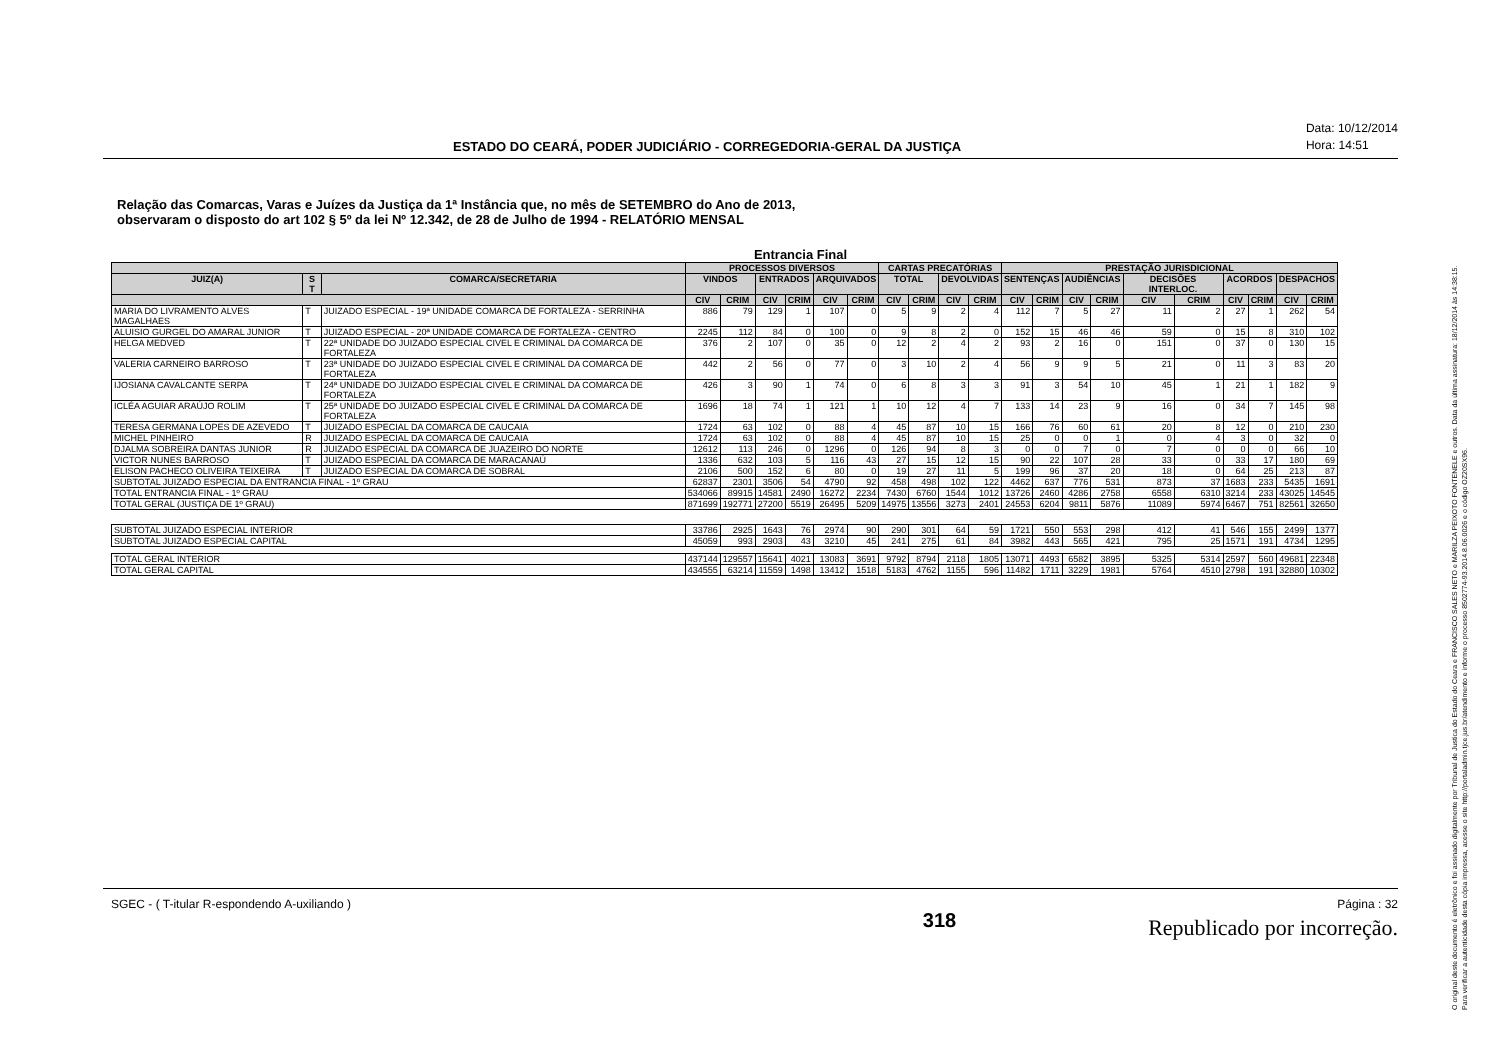ESTADO DO CEARÁ, PODER JUDICIÁRIO - CORREGEDORIA-GERAL DA JUSTIÇA Data: 10/12/2014
Hora: 14:51
Relação das Comarcas, Varas e Juízes da Justiça da 1ª Instância que, no mês de SETEMBRO do Ano de 2013,
observaram o disposto do art 102 § 5º da lei Nº 12.342, de 28 de Julho de 1994 - RELATÓRIO MENSAL
Entrancia Final
| | | | PROCESSOS DIVERSOS | | | | | | CARTAS PRECATÓRIAS | | | | PRESTAÇÃO JURISDICIONAL | | | | | | | | | |
| --- | --- | --- | --- | --- | --- | --- | --- | --- | --- | --- | --- | --- | --- | --- | --- | --- | --- | --- | --- | --- | --- | --- |
| JUIZ(A) | S T | COMARCA/SECRETARIA | VINDOS | | ENTRADOS | | ARQUIVADOS | | TOTAL | | DEVOLVIDAS | | SENTENÇAS | | AUDIÊNCIAS | | DECISÕES INTERLOC. | | ACORDOS | | DESPACHOS | |
| | | | CIV | CRIM | CIV | CRIM | CIV | CRIM | CIV | CRIM | CIV | CRIM | CIV | CRIM | CIV | CRIM | CIV | CRIM | CIV | CRIM | CIV | CRIM |
| MARIA DO LIVRAMENTO ALVES MAGALHAES | T | JUIZADO ESPECIAL - 19ª UNIDADE COMARCA DE FORTALEZA - SERRINHA | 886 | 79 | 129 | 1 | 107 | 0 | 5 | 9 | 2 | 4 | 112 | 7 | 5 | 27 | 11 | 2 | 27 | 1 | 262 | 54 |
| ALUISIO GURGEL DO AMARAL JUNIOR | T | JUIZADO ESPECIAL - 20ª UNIDADE COMARCA DE FORTALEZA - CENTRO | 2245 | 112 | 84 | 0 | 100 | 0 | 9 | 8 | 2 | 0 | 152 | 15 | 46 | 46 | 59 | 0 | 15 | 8 | 310 | 102 |
| HELGA MEDVED | T | 22ª UNIDADE DO JUIZADO ESPECIAL CIVEL E CRIMINAL DA COMARCA DE FORTALEZA | 376 | 2 | 107 | 0 | 35 | 0 | 12 | 2 | 4 | 2 | 93 | 2 | 16 | 0 | 151 | 0 | 37 | 0 | 130 | 15 |
| VALERIA CARNEIRO BARROSO | T | 23ª UNIDADE DO JUIZADO ESPECIAL CIVEL E CRIMINAL DA COMARCA DE FORTALEZA | 442 | 2 | 56 | 0 | 77 | 0 | 3 | 10 | 2 | 4 | 56 | 9 | 9 | 5 | 21 | 0 | 11 | 3 | 83 | 20 |
| IJOSIANA CAVALCANTE SERPA | T | 24ª UNIDADE DO JUIZADO ESPECIAL CIVEL E CRIMINAL DA COMARCA DE FORTALEZA | 426 | 3 | 90 | 1 | 74 | 0 | 6 | 8 | 3 | 3 | 91 | 3 | 54 | 10 | 45 | 1 | 21 | 1 | 182 | 9 |
| ICLÉA AGUIAR ARAÚJO ROLIM | T | 25ª UNIDADE DO JUIZADO ESPECIAL CIVEL E CRIMINAL DA COMARCA DE FORTALEZA | 1696 | 18 | 74 | 1 | 121 | 1 | 10 | 12 | 4 | 7 | 133 | 14 | 23 | 9 | 16 | 0 | 34 | 7 | 145 | 98 |
| TERESA GERMANA LOPES DE AZEVEDO | T | JUIZADO ESPECIAL DA COMARCA DE CAUCAIA | 1724 | 63 | 102 | 0 | 88 | 4 | 45 | 87 | 10 | 15 | 166 | 76 | 60 | 61 | 20 | 8 | 12 | 0 | 210 | 230 |
| MICHEL PINHEIRO | R | JUIZADO ESPECIAL DA COMARCA DE CAUCAIA | 1724 | 63 | 102 | 0 | 88 | 4 | 45 | 87 | 10 | 15 | 25 | 0 | 0 | 1 | 0 | 4 | 3 | 0 | 32 | 0 |
| DJALMA SOBREIRA DANTAS JUNIOR | R | JUIZADO ESPECIAL DA COMARCA DE JUAZEIRO DO NORTE | 12612 | 113 | 246 | 0 | 1296 | 0 | 126 | 94 | 8 | 3 | 0 | 0 | 7 | 0 | 7 | 0 | 0 | 0 | 66 | 10 |
| VICTOR NUNES BARROSO | T | JUIZADO ESPECIAL DA COMARCA DE MARACANAÚ | 1336 | 632 | 103 | 5 | 116 | 43 | 27 | 15 | 12 | 15 | 90 | 22 | 107 | 28 | 33 | 0 | 33 | 17 | 180 | 69 |
| ELISON PACHECO OLIVEIRA TEIXEIRA | T | JUIZADO ESPECIAL DA COMARCA DE SOBRAL | 2106 | 500 | 152 | 6 | 80 | 0 | 19 | 27 | 11 | 5 | 199 | 96 | 37 | 20 | 18 | 0 | 64 | 25 | 213 | 87 |
| SUBTOTAL JUIZADO ESPECIAL DA ENTRANCIA FINAL - 1º GRAU | | | 62837 | 2301 | 3506 | 54 | 4790 | 92 | 458 | 498 | 102 | 122 | 4462 | 637 | 776 | 531 | 873 | 37 | 1683 | 233 | 5435 | 1691 |
| TOTAL ENTRANCIA FINAL - 1º GRAU | | | 534066 | 89915 | 14581 | 2490 | 16272 | 2234 | 7430 | 6760 | 1544 | 1012 | 13726 | 2460 | 4286 | 2758 | 6558 | 6310 | 3214 | 233 | 43025 | 14545 |
| TOTAL GERAL (JUSTIÇA DE 1º GRAU) | | | 871699 | 192771 | 27200 | 5519 | 26495 | 5209 | 14975 | 13556 | 3273 | 2401 | 24553 | 6204 | 9811 | 5876 | 11089 | 5974 | 6467 | 751 | 82561 | 32650 |
| SUBTOTAL JUIZADO ESPECIAL INTERIOR | | | 33786 | 2925 | 1643 | 76 | 2974 | 90 | 290 | 301 | 64 | 59 | 1721 | 550 | 553 | 298 | 412 | 41 | 546 | 155 | 2499 | 1377 |
| SUBTOTAL JUIZADO ESPECIAL CAPITAL | | | 45059 | 993 | 2903 | 43 | 3210 | 45 | 241 | 275 | 61 | 84 | 3982 | 443 | 565 | 421 | 795 | 25 | 1571 | 191 | 4734 | 1295 |
| TOTAL GERAL INTERIOR | | | 437144 | 129557 | 15641 | 4021 | 13083 | 3691 | 9792 | 8794 | 2118 | 1805 | 13071 | 4493 | 6582 | 3895 | 5325 | 5314 | 2597 | 560 | 49681 | 22348 |
| TOTAL GERAL CAPITAL | | | 434555 | 63214 | 11559 | 1498 | 13412 | 1518 | 5183 | 4762 | 1155 | 596 | 11482 | 1711 | 3229 | 1981 | 5764 | 4510 | 2798 | 191 | 32880 | 10302 |
SGEC - ( T-itular R-espondendo A-uxiliando ) 318 Página : 32
Republicado por incorreção.
O original deste documento é eletrônico e foi assinado digitalmente por Tribunal de Justica do Estado do Ceara e FRANCISCO SALES NETO e MARILZA PEIXOTO FONTENELE e outros. Data da última assinatura: 18/12/2014 às 14:38:15.
Para verificar a autenticidade desta cópia impressa, acesse o site http://portaladmin.tjce.jus.br/atendimento e informe o processo 8502774-93.2014.8.06.0026 e o código OZ20SX96.